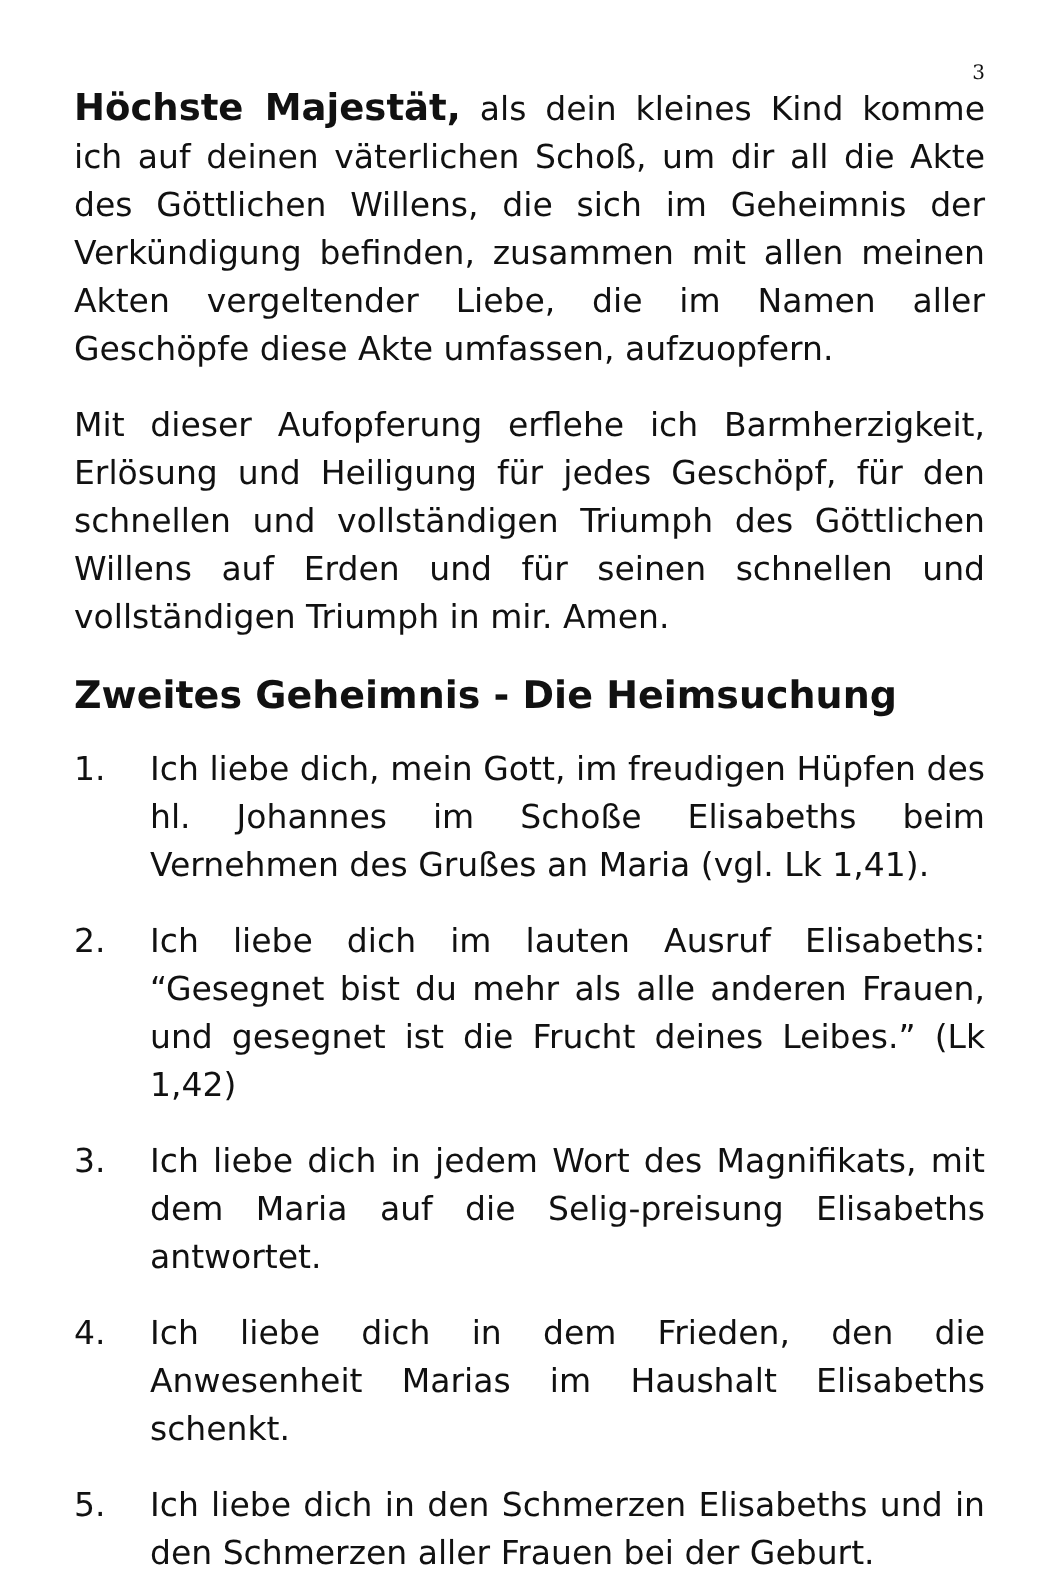3
Höchste Majestät, als dein kleines Kind komme ich auf deinen väterlichen Schoß, um dir all die Akte des Göttlichen Willens, die sich im Geheimnis der Verkündigung befinden, zusammen mit allen meinen Akten vergeltender Liebe, die im Namen aller Geschöpfe diese Akte umfassen, aufzuopfern.
Mit dieser Aufopferung erflehe ich Barmherzigkeit, Erlösung und Heiligung für jedes Geschöpf, für den schnellen und vollständigen Triumph des Göttlichen Willens auf Erden und für seinen schnellen und vollständigen Triumph in mir. Amen.
Zweites Geheimnis - Die Heimsuchung
1. Ich liebe dich, mein Gott, im freudigen Hüpfen des hl. Johannes im Schoße Elisabeths beim Vernehmen des Grußes an Maria (vgl. Lk 1,41).
2. Ich liebe dich im lauten Ausruf Elisabeths: “Gesegnet bist du mehr als alle anderen Frauen, und gesegnet ist die Frucht deines Leibes.” (Lk 1,42)
3. Ich liebe dich in jedem Wort des Magnifikats, mit dem Maria auf die Selig-preisung Elisabeths antwortet.
4. Ich liebe dich in dem Frieden, den die Anwesenheit Marias im Haushalt Elisabeths schenkt.
5. Ich liebe dich in den Schmerzen Elisabeths und in den Schmerzen aller Frauen bei der Geburt.